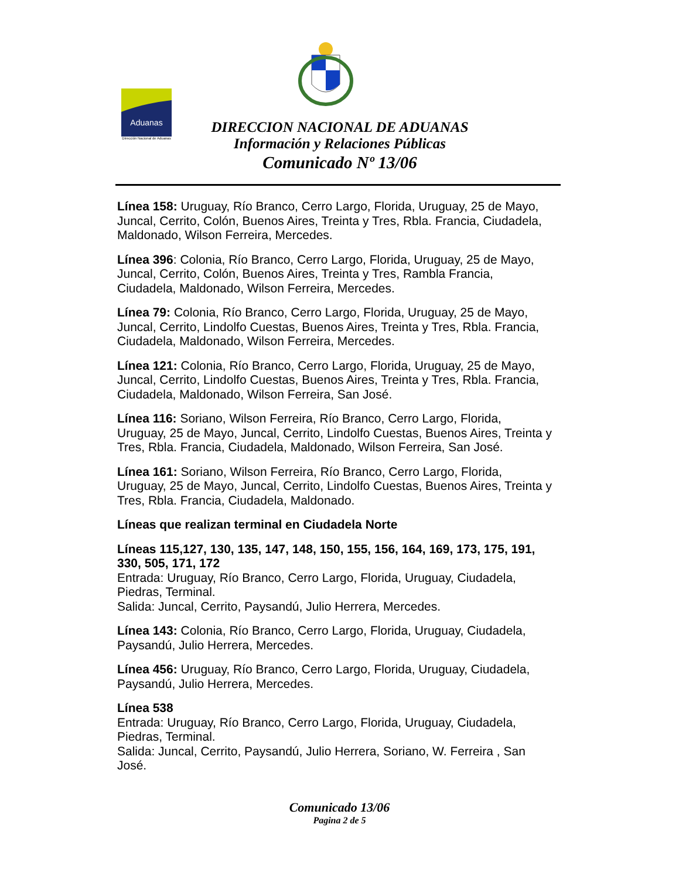Aduanas
Dirección Nacional de Aduanas
DIRECCION NACIONAL DE ADUANAS
Información y Relaciones Públicas
Comunicado Nº 13/06
Línea 158: Uruguay, Río Branco, Cerro Largo, Florida, Uruguay, 25 de Mayo, Juncal, Cerrito, Colón, Buenos Aires, Treinta y Tres, Rbla. Francia, Ciudadela, Maldonado, Wilson Ferreira, Mercedes.
Línea 396: Colonia, Río Branco, Cerro Largo, Florida, Uruguay, 25 de Mayo, Juncal, Cerrito, Colón, Buenos Aires, Treinta y Tres, Rambla Francia, Ciudadela, Maldonado, Wilson Ferreira, Mercedes.
Línea 79: Colonia, Río Branco, Cerro Largo, Florida, Uruguay, 25 de Mayo, Juncal, Cerrito, Lindolfo Cuestas, Buenos Aires, Treinta y Tres, Rbla. Francia, Ciudadela, Maldonado, Wilson Ferreira, Mercedes.
Línea 121: Colonia, Río Branco, Cerro Largo, Florida, Uruguay, 25 de Mayo, Juncal, Cerrito, Lindolfo Cuestas, Buenos Aires, Treinta y Tres, Rbla. Francia, Ciudadela, Maldonado, Wilson Ferreira, San José.
Línea 116: Soriano, Wilson Ferreira, Río Branco, Cerro Largo, Florida, Uruguay, 25 de Mayo, Juncal, Cerrito, Lindolfo Cuestas, Buenos Aires, Treinta y Tres, Rbla. Francia, Ciudadela, Maldonado, Wilson Ferreira, San José.
Línea 161: Soriano, Wilson Ferreira, Río Branco, Cerro Largo, Florida, Uruguay, 25 de Mayo, Juncal, Cerrito, Lindolfo Cuestas, Buenos Aires, Treinta y Tres, Rbla. Francia, Ciudadela, Maldonado.
Líneas que realizan terminal en Ciudadela Norte
Líneas 115,127, 130, 135, 147, 148, 150, 155, 156, 164, 169, 173, 175, 191, 330, 505, 171, 172
Entrada: Uruguay, Río Branco, Cerro Largo, Florida, Uruguay, Ciudadela, Piedras, Terminal.
Salida: Juncal, Cerrito, Paysandú, Julio Herrera, Mercedes.
Línea 143: Colonia, Río Branco, Cerro Largo, Florida, Uruguay, Ciudadela, Paysandú, Julio Herrera, Mercedes.
Línea 456: Uruguay, Río Branco, Cerro Largo, Florida, Uruguay, Ciudadela, Paysandú, Julio Herrera, Mercedes.
Línea 538
Entrada: Uruguay, Río Branco, Cerro Largo, Florida, Uruguay, Ciudadela, Piedras, Terminal.
Salida: Juncal, Cerrito, Paysandú, Julio Herrera, Soriano, W. Ferreira , San José.
Comunicado 13/06
Pagina 2 de 5